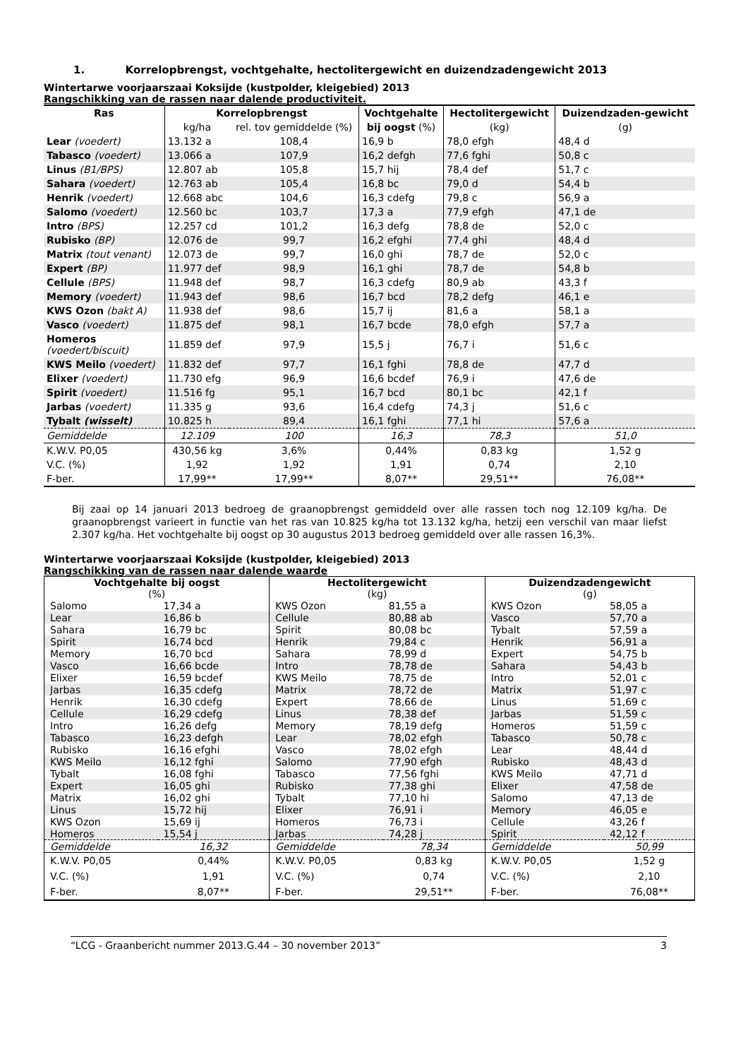1. Korrelopbrengst, vochtgehalte, hectolitergewicht en duizendzadengewicht 2013
Wintertarwe voorjaarszaai Koksijde (kustpolder, kleigebied) 2013
Rangschikking van de rassen naar dalende productiviteit.
| Ras | Korrelopbrengst | | Vochtgehalte | Hectolitergewicht | Duizendzaden-gewicht |
| --- | --- | --- | --- | --- | --- |
| | kg/ha | rel. tov gemiddelde (%) | bij oogst (%) | (kg) | (g) |
| Lear (voedert) | 13.132 a | 108,4 | 16,9 b | 78,0 efgh | 48,4 d |
| Tabasco (voedert) | 13.066 a | 107,9 | 16,2 defgh | 77,6 fghi | 50,8 c |
| Linus (B1/BPS) | 12.807 ab | 105,8 | 15,7 hij | 78,4 def | 51,7 c |
| Sahara (voedert) | 12.763 ab | 105,4 | 16,8 bc | 79,0 d | 54,4 b |
| Henrik (voedert) | 12.668 abc | 104,6 | 16,3 cdefg | 79,8 c | 56,9 a |
| Salomo (voedert) | 12.560 bc | 103,7 | 17,3 a | 77,9 efgh | 47,1 de |
| Intro (BPS) | 12.257 cd | 101,2 | 16,3 defg | 78,8 de | 52,0 c |
| Rubisko (BP) | 12.076 de | 99,7 | 16,2 efghi | 77,4 ghi | 48,4 d |
| Matrix (tout venant) | 12.073 de | 99,7 | 16,0 ghi | 78,7 de | 52,0 c |
| Expert (BP) | 11.977 def | 98,9 | 16,1 ghi | 78,7 de | 54,8 b |
| Cellule (BPS) | 11.948 def | 98,7 | 16,3 cdefg | 80,9 ab | 43,3 f |
| Memory (voedert) | 11.943 def | 98,6 | 16,7 bcd | 78,2 defg | 46,1 e |
| KWS Ozon (bakt A) | 11.938 def | 98,6 | 15,7 ij | 81,6 a | 58,1 a |
| Vasco (voedert) | 11.875 def | 98,1 | 16,7 bcde | 78,0 efgh | 57,7 a |
| Homeros (voedert/biscuit) | 11.859 def | 97,9 | 15,5 j | 76,7 i | 51,6 c |
| KWS Meilo (voedert) | 11.832 def | 97,7 | 16,1 fghi | 78,8 de | 47,7 d |
| Elixer (voedert) | 11.730 efg | 96,9 | 16,6 bcdef | 76,9 i | 47,6 de |
| Spirit (voedert) | 11.516 fg | 95,1 | 16,7 bcd | 80,1 bc | 42,1 f |
| Jarbas (voedert) | 11.335 g | 93,6 | 16,4 cdefg | 74,3 j | 51,6 c |
| Tybalt (wisselt) | 10.825 h | 89,4 | 16,1 fghi | 77,1 hi | 57,6 a |
| Gemiddelde | 12.109 | 100 | 16,3 | 78,3 | 51,0 |
| K.W.V. P0,05 | 430,56 kg | 3,6% | 0,44% | 0,83 kg | 1,52 g |
| V.C. (%) | 1,92 | 1,92 | 1,91 | 0,74 | 2,10 |
| F-ber. | 17,99** | 17,99** | 8,07** | 29,51** | 76,08** |
Bij zaai op 14 januari 2013 bedroeg de graanopbrengst gemiddeld over alle rassen toch nog 12.109 kg/ha. De graanopbrengst varieert in functie van het ras van 10.825 kg/ha tot 13.132 kg/ha, hetzij een verschil van maar liefst 2.307 kg/ha. Het vochtgehalte bij oogst op 30 augustus 2013 bedroeg gemiddeld over alle rassen 16,3%.
Wintertarwe voorjaarszaai Koksijde (kustpolder, kleigebied) 2013
Rangschikking van de rassen naar dalende waarde
| Vochtgehalte bij oogst (%) | | Hectolitergewicht (kg) | | Duizendzadengewicht (g) | |
| Salomo | 17,34 a | KWS Ozon | 81,55 a | KWS Ozon | 58,05 a |
| Lear | 16,86 b | Cellule | 80,88 ab | Vasco | 57,70 a |
| Sahara | 16,79 bc | Spirit | 80,08 bc | Tybalt | 57,59 a |
| Spirit | 16,74 bcd | Henrik | 79,84 c | Henrik | 56,91 a |
| Memory | 16,70 bcd | Sahara | 78,99 d | Expert | 54,75 b |
| Vasco | 16,66 bcde | Intro | 78,78 de | Sahara | 54,43 b |
| Elixer | 16,59 bcdef | KWS Meilo | 78,75 de | Intro | 52,01 c |
| Jarbas | 16,35 cdefg | Matrix | 78,72 de | Matrix | 51,97 c |
| Henrik | 16,30 cdefg | Expert | 78,66 de | Linus | 51,69 c |
| Cellule | 16,29 cdefg | Linus | 78,38 def | Jarbas | 51,59 c |
| Intro | 16,26 defg | Memory | 78,19 defg | Homeros | 51,59 c |
| Tabasco | 16,23 defgh | Lear | 78,02 efgh | Tabasco | 50,78 c |
| Rubisko | 16,16 efghi | Vasco | 78,02 efgh | Lear | 48,44 d |
| KWS Meilo | 16,12 fghi | Salomo | 77,90 efgh | Rubisko | 48,43 d |
| Tybalt | 16,08 fghi | Tabasco | 77,56 fghi | KWS Meilo | 47,71 d |
| Expert | 16,05 ghi | Rubisko | 77,38 ghi | Elixer | 47,58 de |
| Matrix | 16,02 ghi | Tybalt | 77,10 hi | Salomo | 47,13 de |
| Linus | 15,72 hij | Elixer | 76,91 i | Memory | 46,05 e |
| KWS Ozon | 15,69 ij | Homeros | 76,73 i | Cellule | 43,26 f |
| Homeros | 15,54 j | Jarbas | 74,28 j | Spirit | 42,12 f |
| Gemiddelde | 16,32 | Gemiddelde | 78,34 | Gemiddelde | 50,99 |
| K.W.V. P0,05 | 0,44% | K.W.V. P0,05 | 0,83 kg | K.W.V. P0,05 | 1,52 g |
| V.C. (%) | 1,91 | V.C. (%) | 0,74 | V.C. (%) | 2,10 |
| F-ber. | 8,07** | F-ber. | 29,51** | F-ber. | 76,08** |
“LCG - Graanbericht nummer 2013.G.44 – 30 november 2013” 3